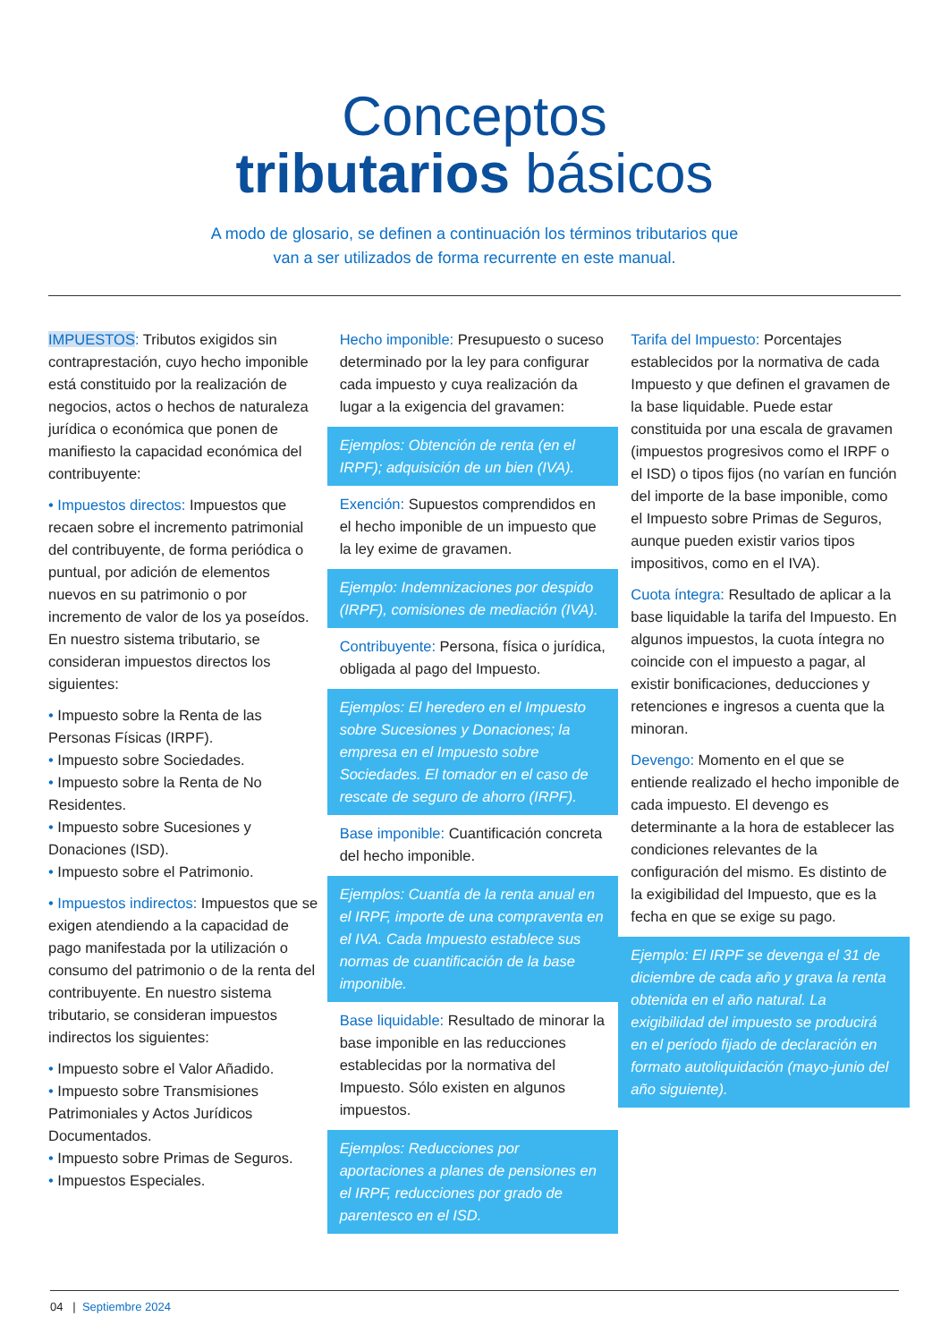Conceptos
tributarios básicos
A modo de glosario, se definen a continuación los términos tributarios que
van a ser utilizados de forma recurrente en este manual.
IMPUESTOS: Tributos exigidos sin contraprestación, cuyo hecho imponible está constituido por la realización de negocios, actos o hechos de naturaleza jurídica o económica que ponen de manifiesto la capacidad económica del contribuyente:
• Impuestos directos: Impuestos que recaen sobre el incremento patrimonial del contribuyente, de forma periódica o puntual, por adición de elementos nuevos en su patrimonio o por incremento de valor de los ya poseídos. En nuestro sistema tributario, se consideran impuestos directos los siguientes:
• Impuesto sobre la Renta de las Personas Físicas (IRPF).
• Impuesto sobre Sociedades.
• Impuesto sobre la Renta de No Residentes.
• Impuesto sobre Sucesiones y Donaciones (ISD).
• Impuesto sobre el Patrimonio.
• Impuestos indirectos: Impuestos que se exigen atendiendo a la capacidad de pago manifestada por la utilización o consumo del patrimonio o de la renta del contribuyente. En nuestro sistema tributario, se consideran impuestos indirectos los siguientes:
• Impuesto sobre el Valor Añadido.
• Impuesto sobre Transmisiones Patrimoniales y Actos Jurídicos Documentados.
• Impuesto sobre Primas de Seguros.
• Impuestos Especiales.
Hecho imponible: Presupuesto o suceso determinado por la ley para configurar cada impuesto y cuya realización da lugar a la exigencia del gravamen:
Ejemplos: Obtención de renta (en el IRPF); adquisición de un bien (IVA).
Exención: Supuestos comprendidos en el hecho imponible de un impuesto que la ley exime de gravamen.
Ejemplo: Indemnizaciones por despido (IRPF), comisiones de mediación (IVA).
Contribuyente: Persona, física o jurídica, obligada al pago del Impuesto.
Ejemplos: El heredero en el Impuesto sobre Sucesiones y Donaciones; la empresa en el Impuesto sobre Sociedades. El tomador en el caso de rescate de seguro de ahorro (IRPF).
Base imponible: Cuantificación concreta del hecho imponible.
Ejemplos: Cuantía de la renta anual en el IRPF, importe de una compraventa en el IVA. Cada Impuesto establece sus normas de cuantificación de la base imponible.
Base liquidable: Resultado de minorar la base imponible en las reducciones establecidas por la normativa del Impuesto. Sólo existen en algunos impuestos.
Ejemplos: Reducciones por aportaciones a planes de pensiones en el IRPF, reducciones por grado de parentesco en el ISD.
Tarifa del Impuesto: Porcentajes establecidos por la normativa de cada Impuesto y que definen el gravamen de la base liquidable. Puede estar constituida por una escala de gravamen (impuestos progresivos como el IRPF o el ISD) o tipos fijos (no varían en función del importe de la base imponible, como el Impuesto sobre Primas de Seguros, aunque pueden existir varios tipos impositivos, como en el IVA).
Cuota íntegra: Resultado de aplicar a la base liquidable la tarifa del Impuesto. En algunos impuestos, la cuota íntegra no coincide con el impuesto a pagar, al existir bonificaciones, deducciones y retenciones e ingresos a cuenta que la minoran.
Devengo: Momento en el que se entiende realizado el hecho imponible de cada impuesto. El devengo es determinante a la hora de establecer las condiciones relevantes de la configuración del mismo. Es distinto de la exigibilidad del Impuesto, que es la fecha en que se exige su pago.
Ejemplo: El IRPF se devenga el 31 de diciembre de cada año y grava la renta obtenida en el año natural. La exigibilidad del impuesto se producirá en el período fijado de declaración en formato autoliquidación (mayo-junio del año siguiente).
04 | Septiembre 2024